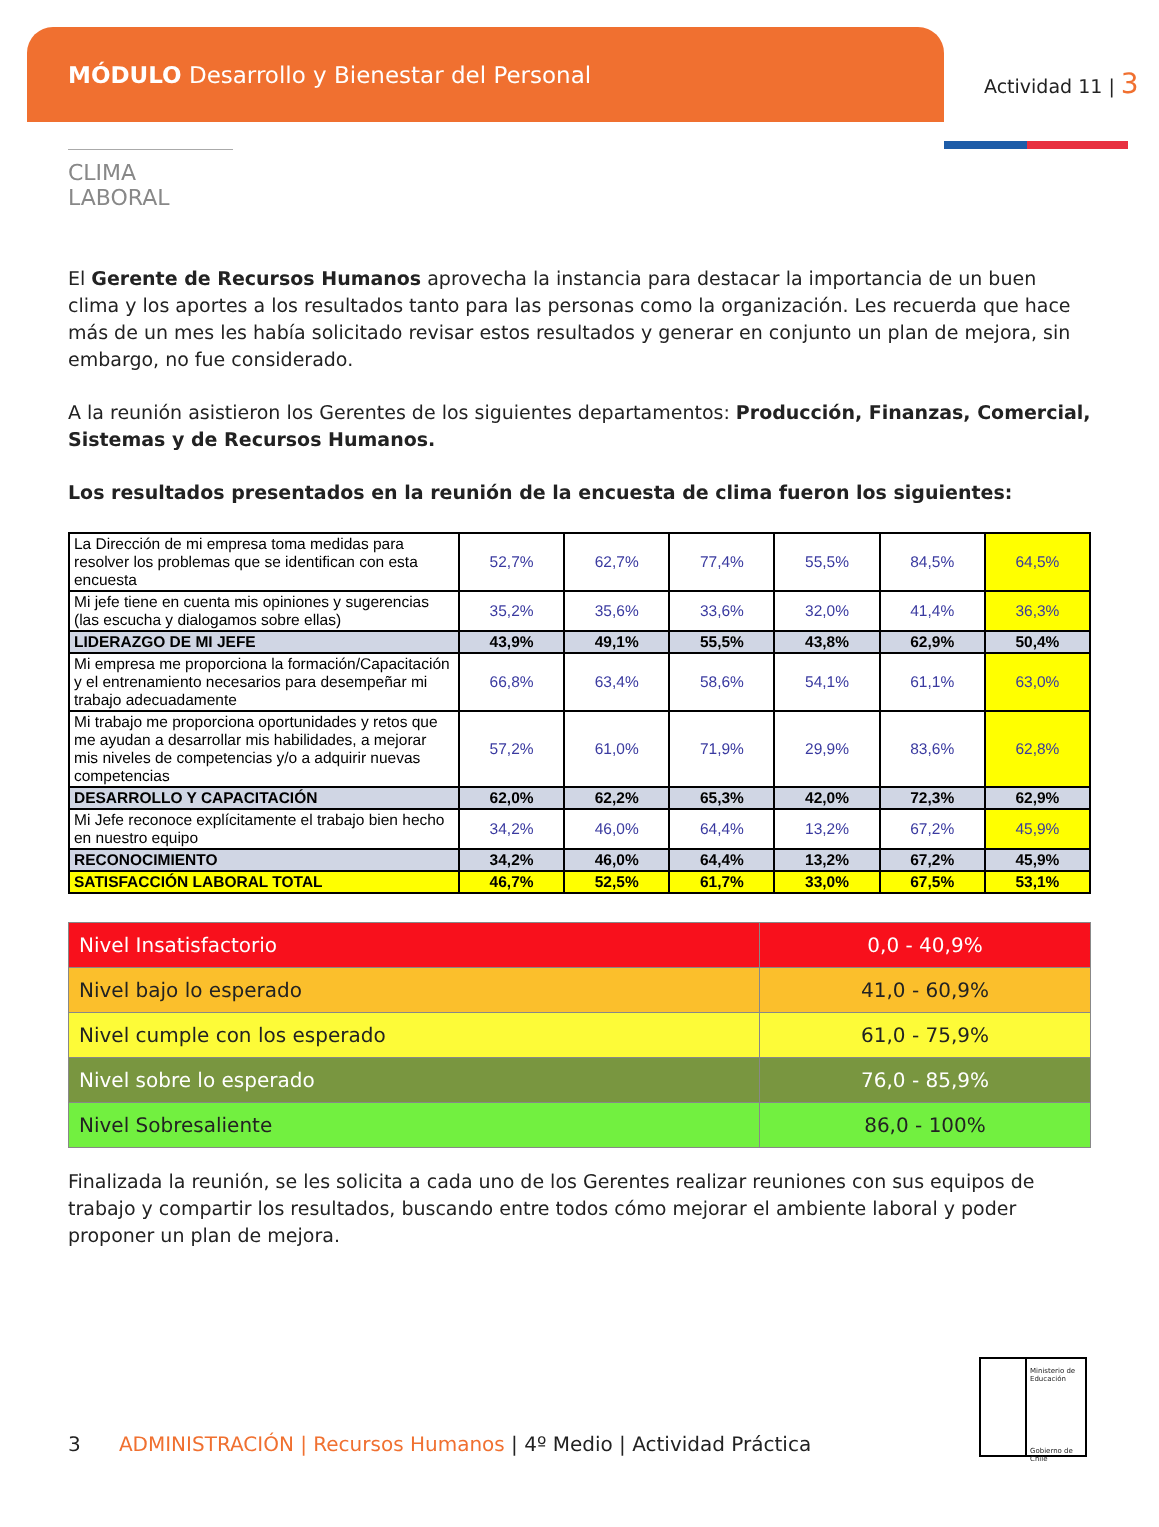MÓDULO Desarrollo y Bienestar del Personal
Actividad 11 | 3
CLIMA LABORAL
El Gerente de Recursos Humanos aprovecha la instancia para destacar la importancia de un buen clima y los aportes a los resultados tanto para las personas como la organización. Les recuerda que hace más de un mes les había solicitado revisar estos resultados y generar en conjunto un plan de mejora, sin embargo, no fue considerado.
A la reunión asistieron los Gerentes de los siguientes departamentos: Producción, Finanzas, Comercial, Sistemas y de Recursos Humanos.
Los resultados presentados en la reunión de la encuesta de clima fueron los siguientes:
| La Dirección de mi empresa toma medidas para resolver los problemas que se identifican con esta encuesta | 52,7% | 62,7% | 77,4% | 55,5% | 84,5% | 64,5% |
| Mi jefe tiene en cuenta mis opiniones y sugerencias (las escucha y dialogamos sobre ellas) | 35,2% | 35,6% | 33,6% | 32,0% | 41,4% | 36,3% |
| LIDERAZGO DE MI JEFE | 43,9% | 49,1% | 55,5% | 43,8% | 62,9% | 50,4% |
| Mi empresa me proporciona la formación/Capacitación y el entrenamiento necesarios para desempeñar mi trabajo adecuadamente | 66,8% | 63,4% | 58,6% | 54,1% | 61,1% | 63,0% |
| Mi trabajo me proporciona oportunidades y retos que me ayudan a desarrollar mis habilidades, a mejorar mis niveles de competencias y/o a adquirir nuevas competencias | 57,2% | 61,0% | 71,9% | 29,9% | 83,6% | 62,8% |
| DESARROLLO Y CAPACITACIÓN | 62,0% | 62,2% | 65,3% | 42,0% | 72,3% | 62,9% |
| Mi Jefe reconoce explícitamente el trabajo bien hecho en nuestro equipo | 34,2% | 46,0% | 64,4% | 13,2% | 67,2% | 45,9% |
| RECONOCIMIENTO | 34,2% | 46,0% | 64,4% | 13,2% | 67,2% | 45,9% |
| SATISFACCIÓN LABORAL TOTAL | 46,7% | 52,5% | 61,7% | 33,0% | 67,5% | 53,1% |
| Nivel Insatisfactorio | 0,0 - 40,9% |
| Nivel bajo lo esperado | 41,0 - 60,9% |
| Nivel cumple con los esperado | 61,0 - 75,9% |
| Nivel sobre lo esperado | 76,0 - 85,9% |
| Nivel Sobresaliente | 86,0 - 100% |
Finalizada la reunión, se les solicita a cada uno de los Gerentes realizar reuniones con sus equipos de trabajo y compartir los resultados, buscando entre todos cómo mejorar el ambiente laboral y poder proponer un plan de mejora.
Ministerio de Educación
Gobierno de Chile
3 ADMINISTRACIÓN | Recursos Humanos | 4º Medio | Actividad Práctica